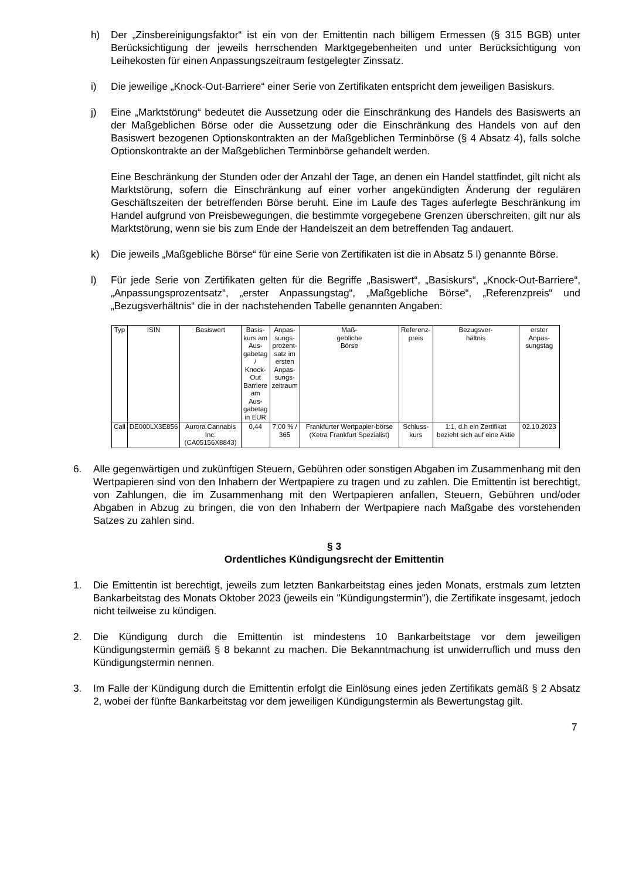h) Der „Zinsbereinigungsfaktor“ ist ein von der Emittentin nach billigem Ermessen (§ 315 BGB) unter Berücksichtigung der jeweils herrschenden Marktgegebenheiten und unter Berücksichtigung von Leihekosten für einen Anpassungszeitraum festgelegter Zinssatz.
i) Die jeweilige „Knock-Out-Barriere“ einer Serie von Zertifikaten entspricht dem jeweiligen Basiskurs.
j) Eine „Marktstörung“ bedeutet die Aussetzung oder die Einschränkung des Handels des Basiswerts an der Maßgeblichen Börse oder die Aussetzung oder die Einschränkung des Handels von auf den Basiswert bezogenen Optionskontrakten an der Maßgeblichen Terminbörse (§ 4 Absatz 4), falls solche Optionskontrakte an der Maßgeblichen Terminbörse gehandelt werden.
Eine Beschränkung der Stunden oder der Anzahl der Tage, an denen ein Handel stattfindet, gilt nicht als Marktstörung, sofern die Einschränkung auf einer vorher angekündigten Änderung der regulären Geschäftszeiten der betreffenden Börse beruht. Eine im Laufe des Tages auferlegte Beschränkung im Handel aufgrund von Preisbewegungen, die bestimmte vorgegebene Grenzen überschreiten, gilt nur als Marktstörung, wenn sie bis zum Ende der Handelszeit an dem betreffenden Tag andauert.
k) Die jeweils „Maßgebliche Börse“ für eine Serie von Zertifikaten ist die in Absatz 5 l) genannte Börse.
l) Für jede Serie von Zertifikaten gelten für die Begriffe „Basiswert“, „Basiskurs“, „Knock-Out-Barriere“, „Anpassungsprozentsatz“, „erster Anpassungstag“, „Maßgebliche Börse“, „Referenzpreis“ und „Bezugsverhältnis“ die in der nachstehenden Tabelle genannten Angaben:
| Typ | ISIN | Basiswert | Basis- kurs am Aus- gabetag / Knock- Out Barriere am Aus- gabetag in EUR | Anpas- sungs- prozent- satz im ersten Anpas- sungs- zeitraum | Maß- gebliche Börse | Referenz- preis | Bezugsver- hältnis | erster Anpas- sungstag |
| --- | --- | --- | --- | --- | --- | --- | --- | --- |
| Call | DE000LX3E856 | Aurora Cannabis Inc. (CA05156X8843) | 0,44 | 7,00 % / 365 | Frankfurter Wertpapier-börse (Xetra Frankfurt Spezialist) | Schluss- kurs | 1:1, d.h ein Zertifikat bezieht sich auf eine Aktie | 02.10.2023 |
6. Alle gegenwärtigen und zukünftigen Steuern, Gebühren oder sonstigen Abgaben im Zusammenhang mit den Wertpapieren sind von den Inhabern der Wertpapiere zu tragen und zu zahlen. Die Emittentin ist berechtigt, von Zahlungen, die im Zusammenhang mit den Wertpapieren anfallen, Steuern, Gebühren und/oder Abgaben in Abzug zu bringen, die von den Inhabern der Wertpapiere nach Maßgabe des vorstehenden Satzes zu zahlen sind.
§ 3
Ordentliches Kündigungsrecht der Emittentin
1. Die Emittentin ist berechtigt, jeweils zum letzten Bankarbeitstag eines jeden Monats, erstmals zum letzten Bankarbeitstag des Monats Oktober 2023 (jeweils ein "Kündigungstermin"), die Zertifikate insgesamt, jedoch nicht teilweise zu kündigen.
2. Die Kündigung durch die Emittentin ist mindestens 10 Bankarbeitstage vor dem jeweiligen Kündigungstermin gemäß § 8 bekannt zu machen. Die Bekanntmachung ist unwiderruflich und muss den Kündigungstermin nennen.
3. Im Falle der Kündigung durch die Emittentin erfolgt die Einlösung eines jeden Zertifikats gemäß § 2 Absatz 2, wobei der fünfte Bankarbeitstag vor dem jeweiligen Kündigungstermin als Bewertungstag gilt.
7